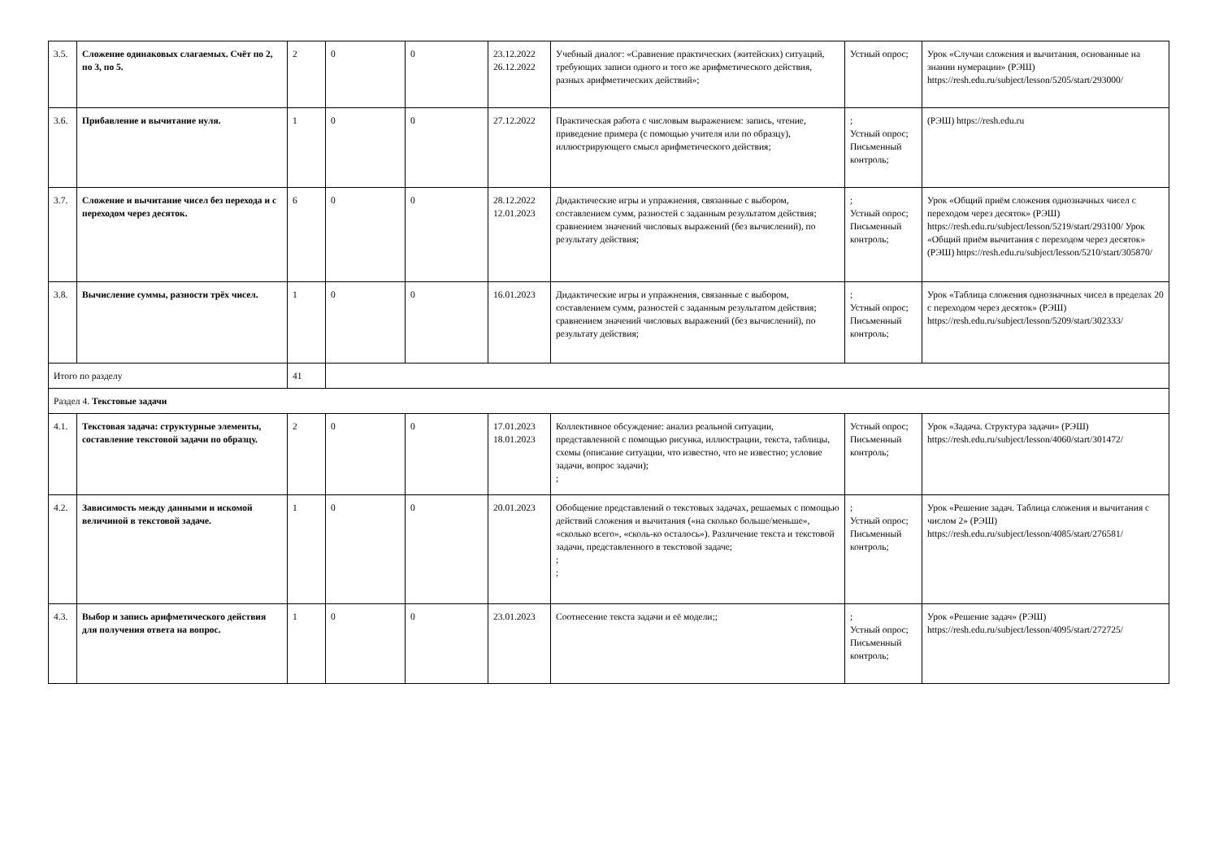| 3.5. | Сложение одинаковых слагаемых. Счёт по 2, по 3, по 5. | 2 | 0 | 0 | 23.12.2022 26.12.2022 | Учебный диалог: «Сравнение практических (житейских) ситуаций, требующих записи одного и того же арифметического действия, разных арифметических действий»; | Устный опрос; | Урок «Случаи сложения и вычитания, основанные на знании нумерации» (РЭШ) https://resh.edu.ru/subject/lesson/5205/start/293000/ |
| 3.6. | Прибавление и вычитание нуля. | 1 | 0 | 0 | 27.12.2022 | Практическая работа с числовым выражением: запись, чтение, приведение примера (с помощью учителя или по образцу), иллюстрирующего смысл арифметического действия; | ; Устный опрос; Письменный контроль; | (РЭШ) https://resh.edu.ru |
| 3.7. | Сложение и вычитание чисел без перехода и с переходом через десяток. | 6 | 0 | 0 | 28.12.2022 12.01.2023 | Дидактические игры и упражнения, связанные с выбором, составлением сумм, разностей с заданным результатом действия; сравнением значений числовых выражений (без вычислений), по результату действия; | ; Устный опрос; Письменный контроль; | Урок «Общий приём сложения однозначных чисел с переходом через десяток» (РЭШ) https://resh.edu.ru/subject/lesson/5219/start/293100/ Урок «Общий приём вычитания с переходом через десяток» (РЭШ) https://resh.edu.ru/subject/lesson/5210/start/305870/ |
| 3.8. | Вычисление суммы, разности трёх чисел. | 1 | 0 | 0 | 16.01.2023 | Дидактические игры и упражнения, связанные с выбором, составлением сумм, разностей с заданным результатом действия; сравнением значений числовых выражений (без вычислений), по результату действия; | ; Устный опрос; Письменный контроль; | Урок «Таблица сложения однозначных чисел в пределах 20 с переходом через десяток» (РЭШ) https://resh.edu.ru/subject/lesson/5209/start/302333/ |
| Итого по разделу | | 41 | | | | | | |
| Раздел 4. Текстовые задачи | | | | | | | | |
| 4.1. | Текстовая задача: структурные элементы, составление текстовой задачи по образцу. | 2 | 0 | 0 | 17.01.2023 18.01.2023 | Коллективное обсуждение: анализ реальной ситуации, представленной с помощью рисунка, иллюстрации, текста, таблицы, схемы (описание ситуации, что известно, что не известно; условие задачи, вопрос задачи); ; | Устный опрос; Письменный контроль; | Урок «Задача. Структура задачи» (РЭШ) https://resh.edu.ru/subject/lesson/4060/start/301472/ |
| 4.2. | Зависимость между данными и искомой величиной в текстовой задаче. | 1 | 0 | 0 | 20.01.2023 | Обобщение представлений о текстовых задачах, решаемых с помощью действий сложения и вычитания («на сколько больше/меньше», «сколько всего», «сколь-ко осталось»). Различение текста и текстовой задачи, представленного в текстовой задаче; ; ; | ; Устный опрос; Письменный контроль; | Урок «Решение задач. Таблица сложения и вычитания с числом 2» (РЭШ) https://resh.edu.ru/subject/lesson/4085/start/276581/ |
| 4.3. | Выбор и запись арифметического действия для получения ответа на вопрос. | 1 | 0 | 0 | 23.01.2023 | Соотнесение текста задачи и её модели;; | ; Устный опрос; Письменный контроль; | Урок «Решение задач» (РЭШ) https://resh.edu.ru/subject/lesson/4095/start/272725/ |